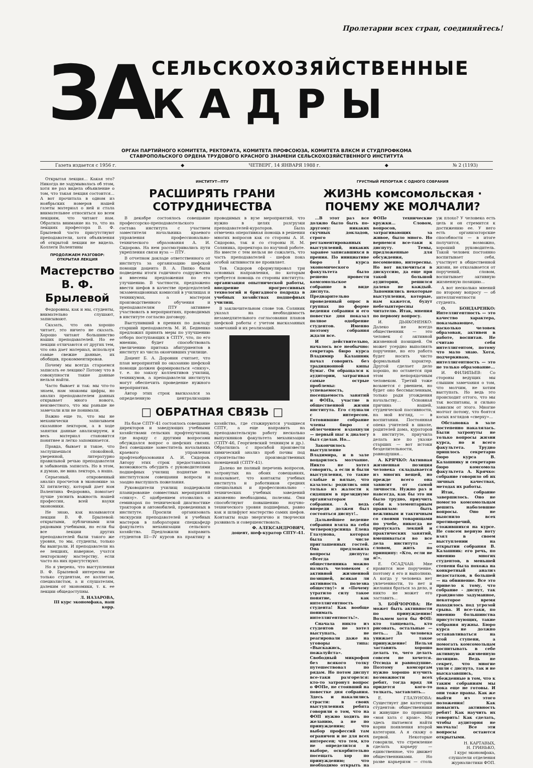Пролетарии всех стран, соединяйтесь!
ЗА
СЕЛЬСКОХОЗЯЙСТВЕННЫЕ
КАДРЫ
ОРГАН ПАРТИЙНОГО КОМИТЕТА, РЕКТОРАТА, КОМИТЕТА ПРОФСОЮЗА, КОМИТЕТА ВЛКСМ И СТУДПРОФКОМА
СТАВРОПОЛЬСКОГО ОРДЕНА ТРУДОВОГО КРАСНОГО ЗНАМЕНИ СЕЛЬСКОХОЗЯЙСТВЕННОГО ИНСТИТУТА
Газета издается с 1956 г. ◆ ЧЕТВЕРГ, 14 ЯНВАРЯ 1988 г. ◆ № 2 (1193)
Открытая лекция... Какая это? Никогда не задумывалась об этом, хотя не раз видела объявление о том, что такая лекция состоится... А вот прочитала в одном из ноябрьских номеров нашей газеты материал о ней и стала внимательнее относиться ко всем лекциям, что читают нам. Обратила внимание на то, что на лекциях профессора В. Ф. Брылевой часто присутствуют преподаватели, хотя объявления об открытой лекции не видела. Коллеги Валентины
ПРОДОЛЖАЕМ РАЗГОВОР: ОТКРЫТАЯ ЛЕКЦИЯ
Мастерство В. Ф. Брылевой
Федоровны, как и мы, студенты, внимательно слушают, записывают.
Сказать, что она хорошо читает, это ничего не сказать. Хорошо читают большинство наших преподавателей. Но ее лекции отличаются от других тем, что она дает материал, используя самые свежие данные, их обобщив, прокомментировав.
Почему мы всегда стараемся записать ее лекцию? Потому что в совокупности такие данные нельзя найти.
Часто бывает и так: мы что-то знаем, нам знакомы цифры, но анализ преподавателем данных открывает много нового, неизвестного, что мы раньше не замечали или не понимали.
Важно еще то, что мы не механически записываем сказанное лектором, а в ходе занятия данные анализируем, и весь материал становится понятнее и легко запоминается.
Правда, бывает и такое, что заслушаешься спокойной, уверенной, литературно правильной речью преподавателя и забываешь записать. Но в этом, я думаю, не вина лектора, а наша.
Серьезный, откровенный анализ просчетов в экономике за XI пятилетку, который дает нам Валентина Федоровна, помогает лучше уяснить важность нашей профессии, всей науки экономики.
Не знаю, как называются лекции В. Ф. Брылевой: открытыми, публичными или рядовыми учебными, но если бы все лекции других преподавателей были такого же уровня, то мы, студенты, только бы выиграли. И преподаватели на ее лекциях, наверное, учатся лекторскому мастерству, если часто на них присутствуют.
Но я уверена, что выступления В. Ф. Брылевой интересны не только студентам, ее коллегам, специалистам, а и слушателям, далеким от экономики, т. к. ее лекции общедоступны.
Л. НАЗАРОВА,
III курс экономфака, наш корр.
ИНСТИТУТ—ПТУ
РАСШИРЯТЬ ГРАНИ СОТРУДНИЧЕСТВА
В декабре состоялось совещание профессорско-преподавательского состава института с участием заместителя начальника краевого управления профессионально-технического образования А. И. Сидорова. На нем рассматривались пути укрепления связи вуза — ПТУ.
В отчетном докладе ответственного от института за организацию шефской помощи доцента В. А. Пипко были подведены итоги годичного содружества и внесены предложения по его улучшению. В частности, предложено ввести шефов в качестве председателей экзаменационных комиссий в училищах и техникумах, а мастерам производственного обучения и преподавателям ПТУ активнее участвовать в мероприятиях, проводимых в институте согласно договору.
Выступивший в прениях по докладу старший преподаватель М. И. Бедненко предложил принять меры по улучшению отбора поступающих в СПТУ, что, по его мнению, будет способствовать увеличению притока абитуриентов в институт из числа окончивших училище.
Доцент Б. А. Доронин считает, что план мероприятий по оказанию шефской помощи должен формироваться «снизу», т. е. по заказу коллективов училищ, техникумов, а преподаватели института могут обеспечить проведение нужного мероприятия.
Автор этих строк высказался за определенную централизацию проводимых в вузе мероприятий, что нужно в целях разгрузки преподавателей-кураторов. Была отмечена оперативная помощь в решении многих вопросов как со стороны А. И. Сидорова, так и со стороны Н. М. Соляника, проректора по научной работе. Но вместе с тем нельзя не сожалеть, что часть преподавателей - шефов пока особой активности не проявляет.
Тов. Сидоров сформулировал три основных направления, по которым требуется помощь со стороны института: организация опытнической работы, внедрение прогрессивных технологий и бригадного подряда в учебных хозяйствах подшефных училищ.
В заключительном слове тов. Соляник указал на необходимость незамедлительного согласования планов шефской работы с учетом высказанных замечаний и их реализаций.
□ ОБРАТНАЯ СВЯЗЬ □
На базе СПТУ-41 состоялось совещание директоров и заведующих учебными хозяйствами сельских профтехучилищ, где наряду с другими вопросами обсуждался вопрос о шефских связях. Вел совещание заместитель начальника краевого управления профтехобразования А. И. Сидоров. Автору этих строк предоставилась возможность обсудить с руководителями подшефных училищ поднятые на институтском совещании вопросы и заодно выслушать пожелания.
Руководители училищ поддержали планирование совместных мероприятий «снизу». С одобрением отозвались о семинарах по технической диагностике тракторов и автомобилей, проведенных в институте. Просили организовать экскурсии преподавателей и учебных мастеров в лаборатории спецкафедр факультета механизации сельского хозяйства. Предложили направить студентов III—IV курсов на практику в хозяйства, где стажируются учащиеся СПТУ, а еще направить на преподавательскую работу несколько выпускников факультета механизации (СПТУ-46, Георгиевский техникум и др.). Обратились с просьбой произвести химический анализ проб почвы под строительство производственных помещений (СПТУ-41).
Далеко не полный перечень вопросов, затронутых на обоих совещаниях, показывает, что контакты учебных института и работников средних специальных и профессионально - технических учебных заведений жизненно необходимы, полезны. Они способствуют повышению научно-технического уровня подшефных, равно как и шлифуют мастерство самих шефов. Контакты надо энергично и творчески развивать и совершенствовать.
Ф. АЛЕКСАНДРОВИЧ,
доцент, шеф-куратор СПТУ-41.
ГРУСТНЫЙ РЕПОРТАЖ С ОДНОГО СОБРАНИЯ
ЖИЗНЬ комсомольская · ПОЧЕМУ ЖЕ МОЛЧАЛИ?
...В этот раз все должно было быть по-другому: никаких скучных докладов, строго регламентированных выступлений, никаких заранее записавшихся в прения. По инициативе бюро I курса экономического факультета было решено провести комсомольское собрание в виде диспута. Предварительно проведенный опрос в группах по форме ведения собрания и его повестке дня показал полное одобрение студентов. Именно поэтому собрания ждали все.
И действительно, началось все необычно: секретарь бюро курса Владимир Калашник начал говорить без традиционной кипы бумаг. Он обращался к аудитории, затрагивая самые острые проблемы: успеваемость, посещаемость занятий и ФОПа, участие в общественной жизни института. Его слушали с интересом. Готовившие собрание члены бюро с облегчением вздохнули — первый шаг к диалогу был сделан. Но...
Закончилось выступление Владимира, и в зале воцарилось молчание. Никто не хотел говорить, а если и были выступления, то такие слабые и вялые, что казалось: родились они только из жалости к сидящим в президиуме организаторам собрания. А ведь впереди должен был состояться диспут!..
Дальнейшее ведение собрания взяла на себя четверокурсница Елена Глазунова, которая была в числе приглашенных гостей. Она предложила вопросы диспута: «Всегда ли общественника можно назвать человеком с активной жизненной позицией, всякая ли активность полезна обществу!» и «Почему утратило силу такое понятие, как интеллигентность студента! Как вообще понимать интеллигентность!».
Сначала никто из студентов не хотел выступать, не реагировали даже на уговоры типа: «Выскажись, пожалуйста». Свободный микрофон без всякого толку путешествовал по рядам. Но потом диспут все-таки разгорелся: кто-то затронул вопрос о ФОПе, не стоявший на повестке дня собрания. Здесь и накалились страсти: в своих выступлениях ребята говорили о том, что на ФОП нужно ходить по желанию, а не по принуждению; что выбор профессий там ограничен и не для всех интересен; что тем, кто не определился в выборе, оскорбительно посещать хор по принуждению; что необходимо открыть на ФОПе технические кружки... Словом, вопросов, затрагивающих за живое, было много. Но вернемся все-таки к диспуту. Темы, предложенные для обсуждения, несомненно, интересны. Но вот включиться в дискуссию, да еще при такой большой аудитории, решился далеко не каждый. Запомнились некоторые выступления, которые, нам кажется, будут небезынтересны читателю. Итак, мнения по первому вопросу.
И. ДЬЯКОНЕНКО: Далеко не всегда общественник — это человек с активной жизненной позицией. Он может усердно выполнять поручение, но его работа будет носить чисто формальный характер. Другой сделает дело хорошо, но останется при этом непорядочным человеком. Третий тоже возьмется с рвением, но будет оно бессмысленным, только ради угождения начальству... Основная причина нашей, студенческой пассивности, на мой взгляд, — в воспитании. Постоянная опека учителей в школе, родителей дома, кураторов в институте, приучила делать все по указке старших — вот истоки безделительности, равнодушия...
А. КРЯЧКО: Активная жизненная позиция человека складывается из многих вещей, но прежде всего она зависит от самой личности. Нужно раз и навсегда, как бы это ни было трудно, приучить себя к элементарным правилам: быть вежливым и тактичным со своими товарищами по учебе, никогда не пропускать лекций и практических занятий, вмешиваться во все дела института — словом, жить по принципу: «Кто, если не я!».
Е. ОСАДЧАЯ: Мне нравится мое поручение, поэтому я его и выполняю. А когда у человека нет увлеченности, то нет и желания браться за дело, и никто не может его заставить...
З. БОЙЧОРОВА: Не может быть активности по принуждению! Возьмем хотя бы ФОП: кто танцевать, кто рисовать, остальные — петь... Да человека унижает такое принуждение! Нельзя заставить хорошо делать то, чего делать совсем не хочется. Отсюда и равнодушие. Поэтому комсоргам нужно хорошо изучить возможности всех ребят, тогда вряд ли придется кого-то толкать, заставлять...
Е. ГЛАЗУНОВА: Существует две категории студентов: общественники и живущие по принципу «моя хата с краю». Мы здесь пытаемся найти корни появления второй категории. А я скажу о первой. Некоторые говорили, что стремление сделать карьеру — единственное, что движет общественниками. Но разве карьеризм — столь уж плохо? У человека есть цель и он стремится к достижению ее. У него есть организаторские способности — в итоге получится, возможно, хороший руководитель. Такой человек постоянно воспитывает себя, участвует в общественной жизни, не отказывается от поручений, словом, воспитывает активную жизненную позицию...
А вот несколько мнений по второму вопросу — об интеллигентности студента.
О. БОНДАРЕНКО: Интеллигентность — это качество характера, показывающее, насколько человек образован, активен в работе, воспитан. Не считаю себя интеллигентом, потому что мало знаю. Хотя, подчеркиваю, интеллигентность — это не только образование...
И. ФИЛИПЬЕВ: Со стороны ведущих мы слышим замечания о том, что молчим, не хотим выступать. Но ведь это происходит оттого, что мы так воспитаны, и сильно зависим от этого. Многие молчат потому, что боятся косых взглядов «сверху»...
Обстановка в зале постепенно накалялась. Были затронуты не только вопросы жизни курса, но и всего факультета. Трудно пришлось секретарю бюро курса В. Калашнику и секретарю бюро комсомола факультета А. Крячко: собрание говорило об их личных качествах, методах их работы.
Итак, собрание завершилось. Оно не помогло комсомольцам решить наболевшие вопросы. Оно не выяснило всех противоречий, сложившихся на курсе. Не совсем верную ноту взял в своем выступлении на открытии собрания В. Калашник: его речь, по мнению многих студентов, в меньшей степени была похожа на конкретный анализ недостатков, в большей — на обвинение. Все это привело к тому, что собрание - диспут, так грандиозно задуманное, некоторое время находилось под угрозой срыва. И все-таки, по мнению большинства присутствующих, такие собрания нужны. Бюро курса не должно останавливаться на этой ступени, а помогать комсомольцам воспитывать в себе активную жизненную позицию. Ведь не секрет, что многие ушли с диспута, так и не высказавшись, убежденные в том, что к таким собраниям мы пока еще не готовы. И они тоже правы. Как же выйти из этого положения! Как повысить активность ребят! Как научить их говорить! Как сделать, чтобы аудитория не молчала! Все эти вопросы остаются открытыми.
Н. КАРТАВЫХ,
Н. ГРИНЬКО,
I курс экономфака, слушатели отделения журналистики ФОП.